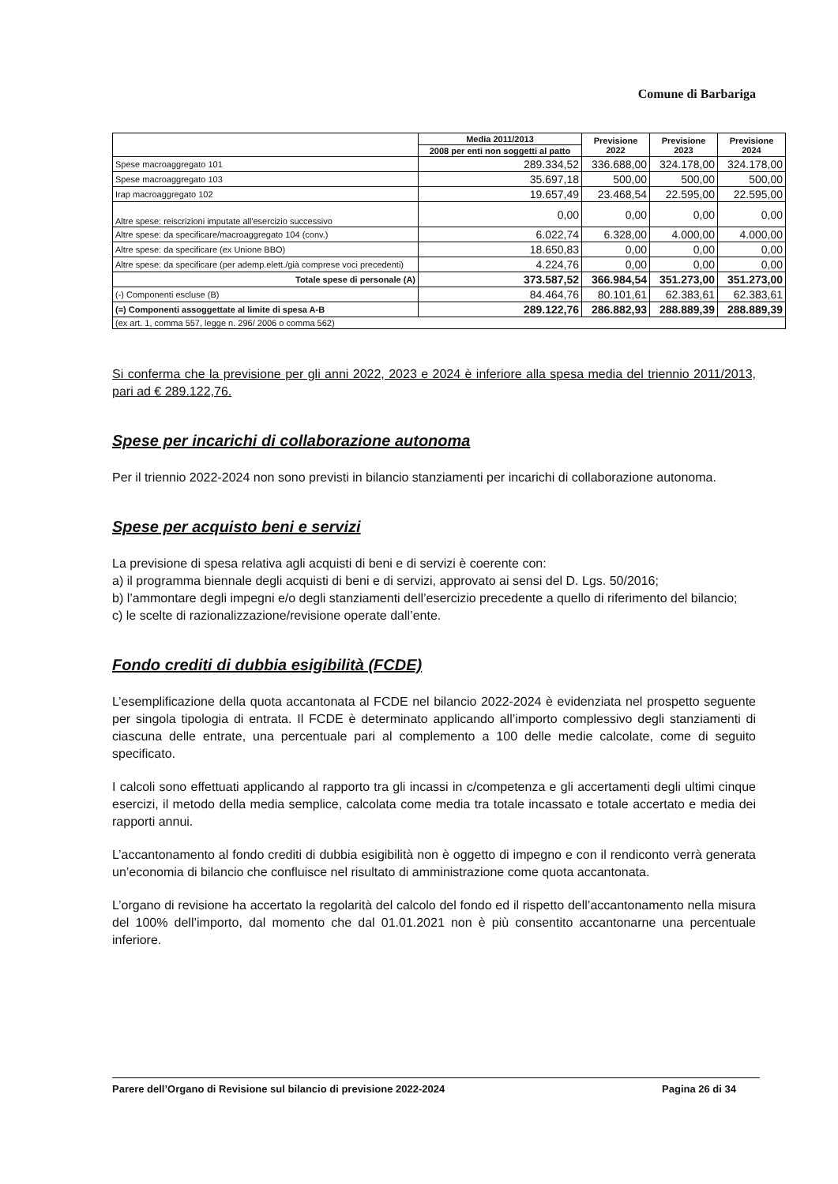Comune di Barbariga
| | Media 2011/2013 | Previsione 2022 | Previsione 2023 | Previsione 2024 |
| --- | --- | --- | --- | --- |
| | 2008 per enti non soggetti al patto | | | |
| Spese macroaggregato 101 | 289.334,52 | 336.688,00 | 324.178,00 | 324.178,00 |
| Spese macroaggregato 103 | 35.697,18 | 500,00 | 500,00 | 500,00 |
| Irap macroaggregato 102 | 19.657,49 | 23.468,54 | 22.595,00 | 22.595,00 |
| Altre spese: reiscrizioni imputate all'esercizio successivo | 0,00 | 0,00 | 0,00 | 0,00 |
| Altre spese: da specificare/macroaggregato 104 (conv.) | 6.022,74 | 6.328,00 | 4.000,00 | 4.000,00 |
| Altre spese: da specificare (ex Unione BBO) | 18.650,83 | 0,00 | 0,00 | 0,00 |
| Altre spese: da specificare (per ademp.elett./già comprese voci precedenti) | 4.224,76 | 0,00 | 0,00 | 0,00 |
| Totale spese di personale (A) | 373.587,52 | 366.984,54 | 351.273,00 | 351.273,00 |
| (-) Componenti escluse (B) | 84.464,76 | 80.101,61 | 62.383,61 | 62.383,61 |
| (=) Componenti assoggettate al limite di spesa A-B | 289.122,76 | 286.882,93 | 288.889,39 | 288.889,39 |
| (ex art. 1, comma 557, legge n. 296/ 2006 o comma 562) | | | | |
Si conferma che la previsione per gli anni 2022, 2023 e 2024 è inferiore alla spesa media del triennio 2011/2013, pari ad € 289.122,76.
Spese per incarichi di collaborazione autonoma
Per il triennio 2022-2024 non sono previsti in bilancio stanziamenti per incarichi di collaborazione autonoma.
Spese per acquisto beni e servizi
La previsione di spesa relativa agli acquisti di beni e di servizi è coerente con:
a) il programma biennale degli acquisti di beni e di servizi, approvato ai sensi del D. Lgs. 50/2016;
b) l’ammontare degli impegni e/o degli stanziamenti dell’esercizio precedente a quello di riferimento del bilancio;
c) le scelte di razionalizzazione/revisione operate dall’ente.
Fondo crediti di dubbia esigibilità (FCDE)
L’esemplificazione della quota accantonata al FCDE nel bilancio 2022-2024 è evidenziata nel prospetto seguente per singola tipologia di entrata. Il FCDE è determinato applicando all’importo complessivo degli stanziamenti di ciascuna delle entrate, una percentuale pari al complemento a 100 delle medie calcolate, come di seguito specificato.
I calcoli sono effettuati applicando al rapporto tra gli incassi in c/competenza e gli accertamenti degli ultimi cinque esercizi, il metodo della media semplice, calcolata come media tra totale incassato e totale accertato e media dei rapporti annui.
L’accantonamento al fondo crediti di dubbia esigibilità non è oggetto di impegno e con il rendiconto verrà generata un’economia di bilancio che confluisce nel risultato di amministrazione come quota accantonata.
L’organo di revisione ha accertato la regolarità del calcolo del fondo ed il rispetto dell’accantonamento nella misura del 100% dell’importo, dal momento che dal 01.01.2021 non è più consentito accantonarne una percentuale inferiore.
Parere dell’Organo di Revisione sul bilancio di previsione 2022-2024 Pagina 26 di 34